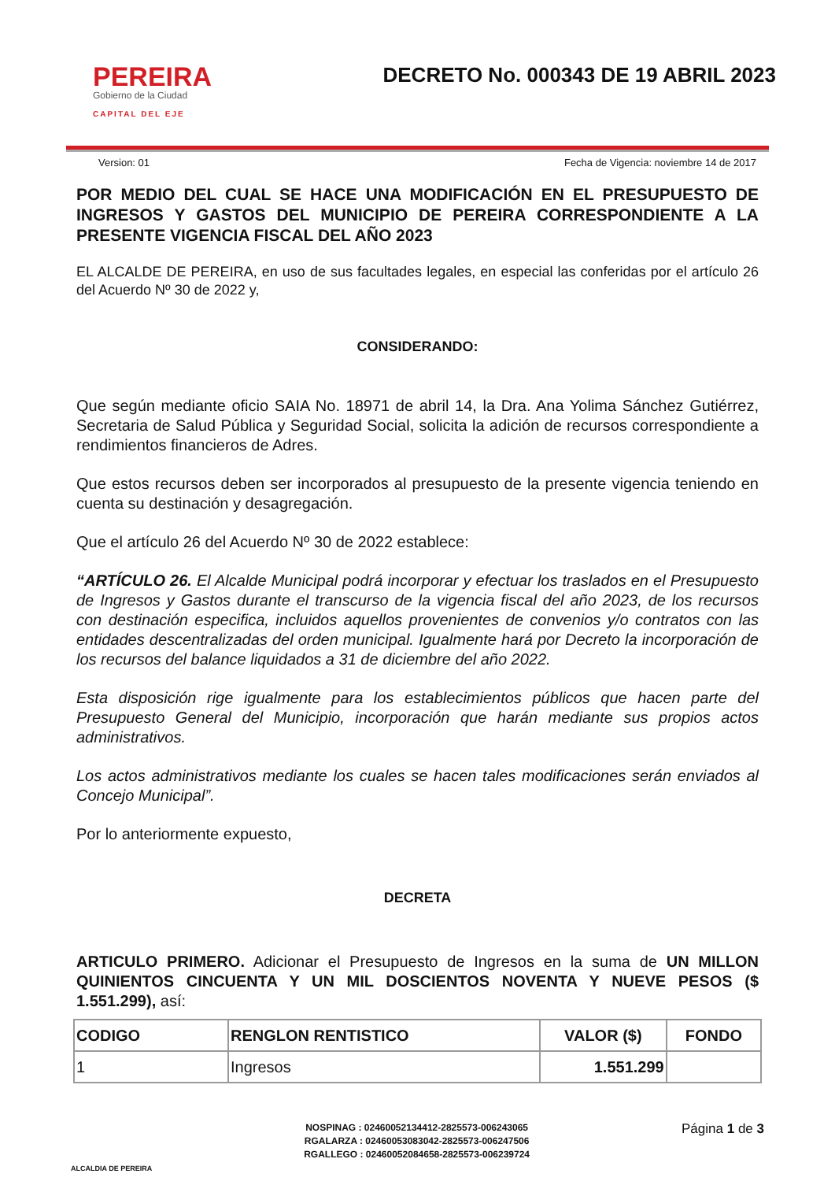PEREIRA
Gobierno de la Ciudad
CAPITAL DEL EJE
DECRETO No. 000343 DE 19 ABRIL 2023
Version: 01 Fecha de Vigencia: noviembre 14 de 2017
POR MEDIO DEL CUAL SE HACE UNA MODIFICACIÓN EN EL PRESUPUESTO DE INGRESOS Y GASTOS DEL MUNICIPIO DE PEREIRA CORRESPONDIENTE A LA PRESENTE VIGENCIA FISCAL DEL AÑO 2023
EL ALCALDE DE PEREIRA, en uso de sus facultades legales, en especial las conferidas por el artículo 26 del Acuerdo Nº 30 de 2022 y,
CONSIDERANDO:
Que según mediante oficio SAIA No. 18971 de abril 14, la Dra. Ana Yolima Sánchez Gutiérrez, Secretaria de Salud Pública y Seguridad Social, solicita la adición de recursos correspondiente a rendimientos financieros de Adres.
Que estos recursos deben ser incorporados al presupuesto de la presente vigencia teniendo en cuenta su destinación y desagregación.
Que el artículo 26 del Acuerdo Nº 30 de 2022 establece:
“ARTÍCULO 26. El Alcalde Municipal podrá incorporar y efectuar los traslados en el Presupuesto de Ingresos y Gastos durante el transcurso de la vigencia fiscal del año 2023, de los recursos con destinación especifica, incluidos aquellos provenientes de convenios y/o contratos con las entidades descentralizadas del orden municipal. Igualmente hará por Decreto la incorporación de los recursos del balance liquidados a 31 de diciembre del año 2022.
Esta disposición rige igualmente para los establecimientos públicos que hacen parte del Presupuesto General del Municipio, incorporación que harán mediante sus propios actos administrativos.
Los actos administrativos mediante los cuales se hacen tales modificaciones serán enviados al Concejo Municipal”.
Por lo anteriormente expuesto,
DECRETA
ARTICULO PRIMERO. Adicionar el Presupuesto de Ingresos en la suma de UN MILLON QUINIENTOS CINCUENTA Y UN MIL DOSCIENTOS NOVENTA Y NUEVE PESOS ($ 1.551.299), así:
| CODIGO | RENGLON RENTISTICO | VALOR ($) | FONDO |
| --- | --- | --- | --- |
| 1 | Ingresos | 1.551.299 | |
ALCALDIA DE PEREIRA
NOSPINAG : 02460052134412-2825573-006243065
RGALARZA : 02460053083042-2825573-006247506
RGALLEGO : 02460052084658-2825573-006239724
Página 1 de 3